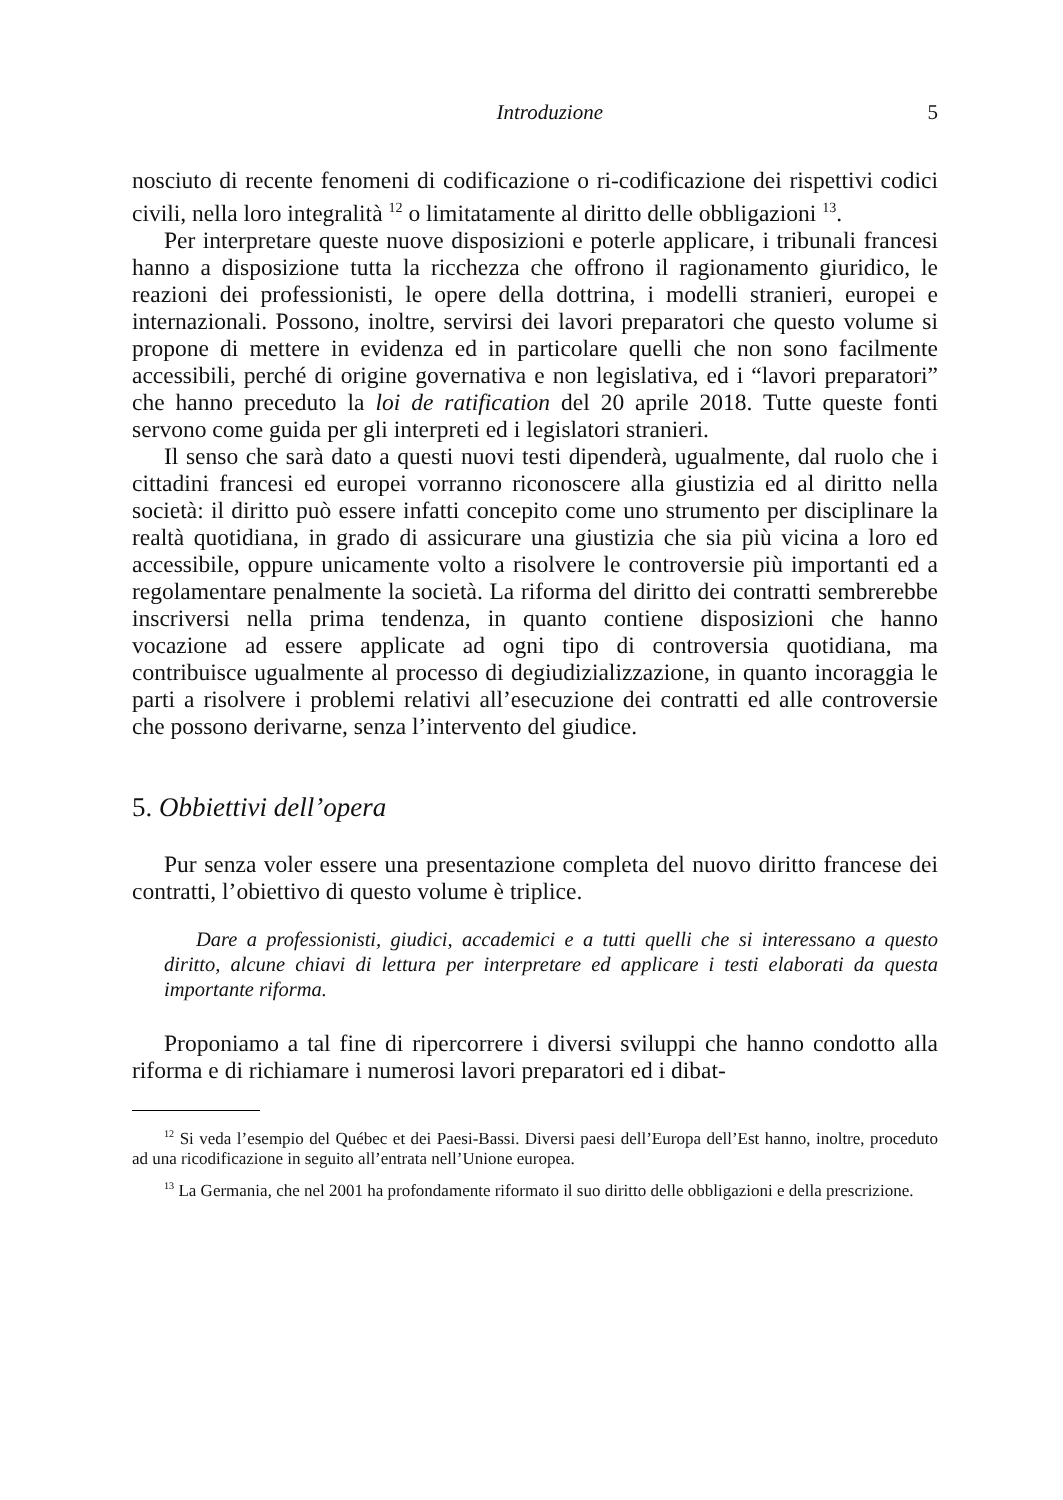Introduzione 5
nosciuto di recente fenomeni di codificazione o ri-codificazione dei rispettivi codici civili, nella loro integralità <sup>12</sup> o limitatamente al diritto delle obbligazioni <sup>13</sup>.
Per interpretare queste nuove disposizioni e poterle applicare, i tribunali francesi hanno a disposizione tutta la ricchezza che offrono il ragionamento giuridico, le reazioni dei professionisti, le opere della dottrina, i modelli stranieri, europei e internazionali. Possono, inoltre, servirsi dei lavori preparatori che questo volume si propone di mettere in evidenza ed in particolare quelli che non sono facilmente accessibili, perché di origine governativa e non legislativa, ed i “lavori preparatori” che hanno preceduto la loi de ratification del 20 aprile 2018. Tutte queste fonti servono come guida per gli interpreti ed i legislatori stranieri.
Il senso che sarà dato a questi nuovi testi dipenderà, ugualmente, dal ruolo che i cittadini francesi ed europei vorranno riconoscere alla giustizia ed al diritto nella società: il diritto può essere infatti concepito come uno strumento per disciplinare la realtà quotidiana, in grado di assicurare una giustizia che sia più vicina a loro ed accessibile, oppure unicamente volto a risolvere le controversie più importanti ed a regolamentare penalmente la società. La riforma del diritto dei contratti sembrerebbe inscriversi nella prima tendenza, in quanto contiene disposizioni che hanno vocazione ad essere applicate ad ogni tipo di controversia quotidiana, ma contribuisce ugualmente al processo di degiudizializzazione, in quanto incoraggia le parti a risolvere i problemi relativi all’esecuzione dei contratti ed alle controversie che possono derivarne, senza l’intervento del giudice.
5. Obbiettivi dell’opera
Pur senza voler essere una presentazione completa del nuovo diritto francese dei contratti, l’obiettivo di questo volume è triplice.
Dare a professionisti, giudici, accademici e a tutti quelli che si interessano a questo diritto, alcune chiavi di lettura per interpretare ed applicare i testi elaborati da questa importante riforma.
Proponiamo a tal fine di ripercorrere i diversi sviluppi che hanno condotto alla riforma e di richiamare i numerosi lavori preparatori ed i dibat-
<sup>12</sup> Si veda l’esempio del Québec et dei Paesi-Bassi. Diversi paesi dell’Europa dell’Est hanno, inoltre, proceduto ad una ricodificazione in seguito all’entrata nell’Unione europea.
<sup>13</sup> La Germania, che nel 2001 ha profondamente riformato il suo diritto delle obbligazioni e della prescrizione.